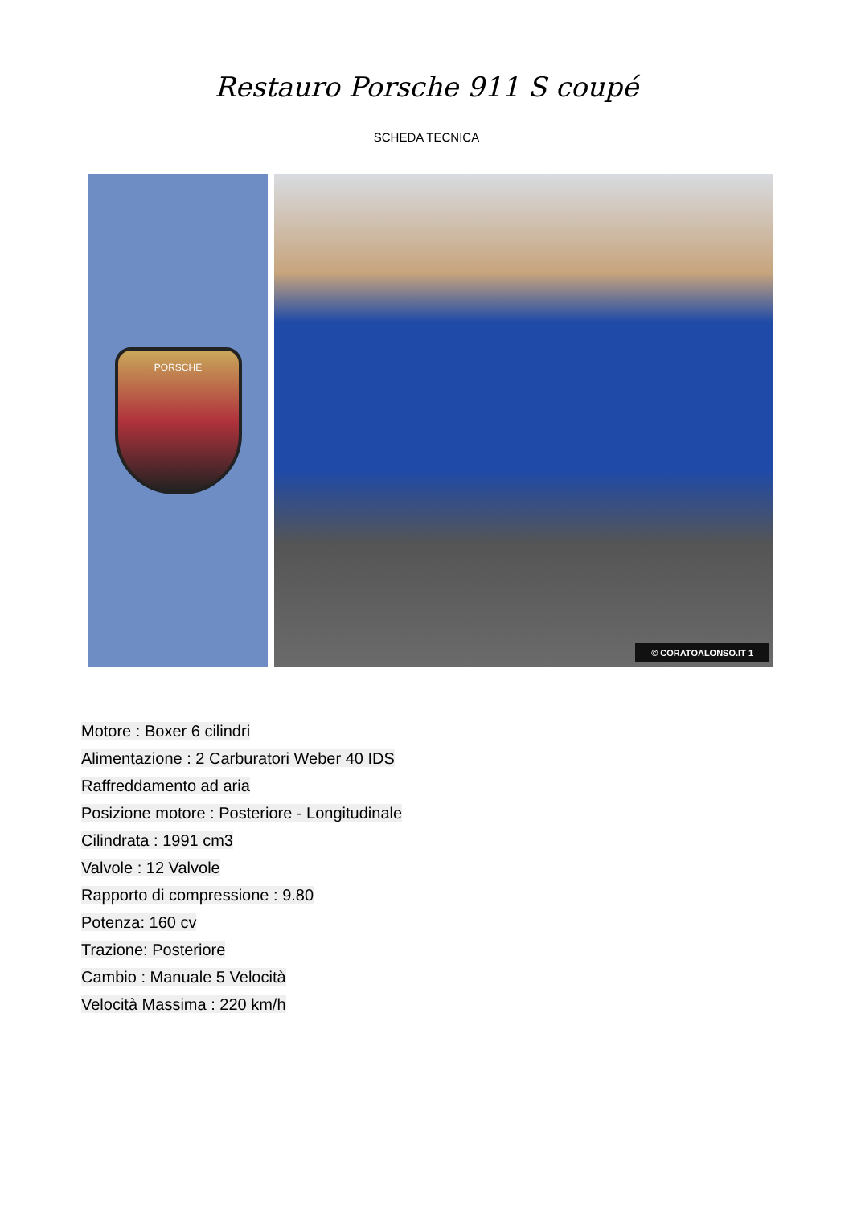Restauro Porsche 911 S coupé
SCHEDA TECNICA
PORSCHE
© CORATOALONSO.IT 1
Motore : Boxer 6 cilindri
Alimentazione : 2 Carburatori Weber 40 IDS
Raffreddamento ad aria
Posizione motore : Posteriore - Longitudinale
Cilindrata : 1991 cm3
Valvole : 12 Valvole
Rapporto di compressione : 9.80
Potenza: 160 cv
Trazione: Posteriore
Cambio : Manuale 5 Velocità
Velocità Massima : 220 km/h